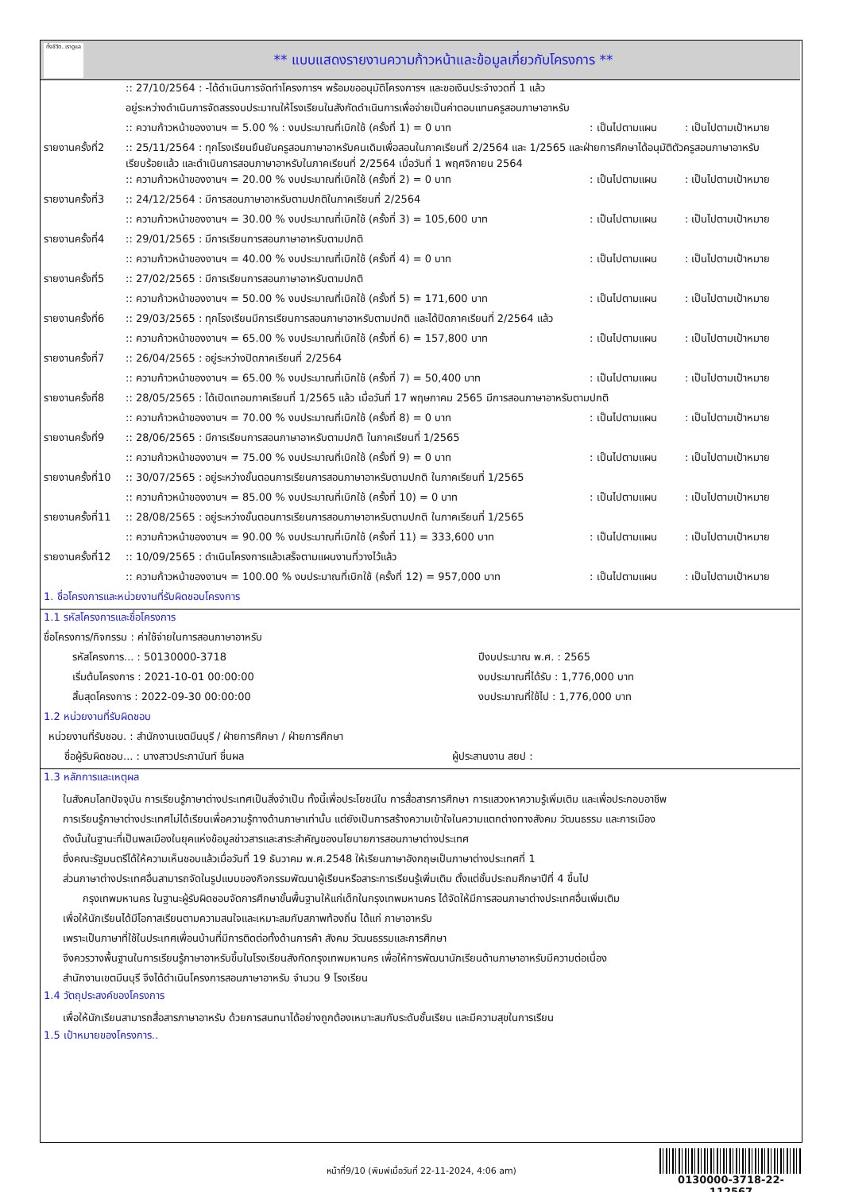ทั้งชีวิต..เราดูแล
** แบบแสดงรายงานความก้าวหน้าและข้อมูลเกี่ยวกับโครงการ **
| | :: 27/10/2564 : -ได้ดำเนินการจัดทำโครงการฯ พร้อมขออนุมัติโครงการฯ และขอเงินประจำงวดที่ 1 แล้ว | | |
| | อยู่ระหว่างดำเนินการจัดสรรงบประมาณให้โรงเรียนในสังกัดดำเนินการเพื่อจ่ายเป็นค่าตอบแทนครูสอนภาษาอาหรับ | | |
| | :: ความก้าวหน้าของงานฯ = 5.00 % : งบประมาณที่เบิกใช้ (ครั้งที่ 1) = 0 บาท | : เป็นไปตามแผน | : เป็นไปตามเป้าหมาย |
| รายงานครั้งที่2 | :: 25/11/2564 : ทุกโรงเรียนยืนยันครูสอนภาษาอาหรับคนเดิมเพื่อสอนในภาคเรียนที่ 2/2564 และ 1/2565 และฝ่ายการศึกษาได้อนุมัติตัวครูสอนภาษาอาหรับเรียบร้อยแล้ว และดำเนินการสอนภาษาอาหรับในภาคเรียนที่ 2/2564 เมื่อวันที่ 1 พฤศจิกายน 2564 | | |
| | :: ความก้าวหน้าของงานฯ = 20.00 % งบประมาณที่เบิกใช้ (ครั้งที่ 2) = 0 บาท | : เป็นไปตามแผน | : เป็นไปตามเป้าหมาย |
| รายงานครั้งที่3 | :: 24/12/2564 : มีการสอนภาษาอาหรับตามปกติในภาคเรียนที่ 2/2564 | | |
| | :: ความก้าวหน้าของงานฯ = 30.00 % งบประมาณที่เบิกใช้ (ครั้งที่ 3) = 105,600 บาท | : เป็นไปตามแผน | : เป็นไปตามเป้าหมาย |
| รายงานครั้งที่4 | :: 29/01/2565 : มีการเรียนการสอนภาษาอาหรับตามปกติ | | |
| | :: ความก้าวหน้าของงานฯ = 40.00 % งบประมาณที่เบิกใช้ (ครั้งที่ 4) = 0 บาท | : เป็นไปตามแผน | : เป็นไปตามเป้าหมาย |
| รายงานครั้งที่5 | :: 27/02/2565 : มีการเรียนการสอนภาษาอาหรับตามปกติ | | |
| | :: ความก้าวหน้าของงานฯ = 50.00 % งบประมาณที่เบิกใช้ (ครั้งที่ 5) = 171,600 บาท | : เป็นไปตามแผน | : เป็นไปตามเป้าหมาย |
| รายงานครั้งที่6 | :: 29/03/2565 : ทุกโรงเรียนมีการเรียนการสอนภาษาอาหรับตามปกติ และได้ปิดภาคเรียนที่ 2/2564 แล้ว | | |
| | :: ความก้าวหน้าของงานฯ = 65.00 % งบประมาณที่เบิกใช้ (ครั้งที่ 6) = 157,800 บาท | : เป็นไปตามแผน | : เป็นไปตามเป้าหมาย |
| รายงานครั้งที่7 | :: 26/04/2565 : อยู่ระหว่างปิดภาคเรียนที่ 2/2564 | | |
| | :: ความก้าวหน้าของงานฯ = 65.00 % งบประมาณที่เบิกใช้ (ครั้งที่ 7) = 50,400 บาท | : เป็นไปตามแผน | : เป็นไปตามเป้าหมาย |
| รายงานครั้งที่8 | :: 28/05/2565 : ได้เปิดเทอมภาคเรียนที่ 1/2565 แล้ว เมื่อวันที่ 17 พฤษภาคม 2565 มีการสอนภาษาอาหรับตามปกติ | | |
| | :: ความก้าวหน้าของงานฯ = 70.00 % งบประมาณที่เบิกใช้ (ครั้งที่ 8) = 0 บาท | : เป็นไปตามแผน | : เป็นไปตามเป้าหมาย |
| รายงานครั้งที่9 | :: 28/06/2565 : มีการเรียนการสอนภาษาอาหรับตามปกติ ในภาคเรียนที่ 1/2565 | | |
| | :: ความก้าวหน้าของงานฯ = 75.00 % งบประมาณที่เบิกใช้ (ครั้งที่ 9) = 0 บาท | : เป็นไปตามแผน | : เป็นไปตามเป้าหมาย |
| รายงานครั้งที่10 | :: 30/07/2565 : อยู่ระหว่างขั้นตอนการเรียนการสอนภาษาอาหรับตามปกติ ในภาคเรียนที่ 1/2565 | | |
| | :: ความก้าวหน้าของงานฯ = 85.00 % งบประมาณที่เบิกใช้ (ครั้งที่ 10) = 0 บาท | : เป็นไปตามแผน | : เป็นไปตามเป้าหมาย |
| รายงานครั้งที่11 | :: 28/08/2565 : อยู่ระหว่างขั้นตอนการเรียนการสอนภาษาอาหรับตามปกติ ในภาคเรียนที่ 1/2565 | | |
| | :: ความก้าวหน้าของงานฯ = 90.00 % งบประมาณที่เบิกใช้ (ครั้งที่ 11) = 333,600 บาท | : เป็นไปตามแผน | : เป็นไปตามเป้าหมาย |
| รายงานครั้งที่12 | :: 10/09/2565 : ดำเนินโครงการแล้วเสร็จตามแผนงานที่วางไว้แล้ว | | |
| | :: ความก้าวหน้าของงานฯ = 100.00 % งบประมาณที่เบิกใช้ (ครั้งที่ 12) = 957,000 บาท | : เป็นไปตามแผน | : เป็นไปตามเป้าหมาย |
1. ชื่อโครงการและหน่วยงานที่รับผิดชอบโครงการ
1.1 รหัสโครงการและชื่อโครงการ
| ชื่อโครงการ/กิจกรรม : ค่าใช้จ่ายในการสอนภาษาอาหรับ | |
| รหัสโครงการ... : 50130000-3718 | ปีงบประมาณ พ.ศ. : 2565 |
| เริ่มต้นโครงการ : 2021-10-01 00:00:00 | งบประมาณที่ได้รับ : 1,776,000 บาท |
| สิ้นสุดโครงการ : 2022-09-30 00:00:00 | งบประมาณที่ใช้ไป : 1,776,000 บาท |
1.2 หน่วยงานที่รับผิดชอบ
| หน่วยงานที่รับชอบ. : สำนักงานเขตมีนบุรี / ฝ่ายการศึกษา / ฝ่ายการศึกษา | |
| ชื่อผู้รับผิดชอบ... : นางสาวประภานันท์ ชื่นผล | ผู้ประสานงาน สยป : |
1.3 หลักการและเหตุผล
ในสังคมโลกปัจจุบัน การเรียนรู้ภาษาต่างประเทศเป็นสิ่งจำเป็น ทั้งนี้เพื่อประโยชน์ใน การสื่อสารการศึกษา การแสวงหาความรู้เพิ่มเติม และเพื่อประกอบอาชีพ
การเรียนรู้ภาษาต่างประเทศไม่ได้เรียนเพื่อความรู้ทางด้านภาษาเท่านั้น แต่ยังเป็นการสร้างความเข้าใจในความแตกต่างทางสังคม วัฒนธรรม และการเมือง
ดังนั้นในฐานะที่เป็นพลเมืองในยุคแห่งข้อมูลข่าวสารและสาระสำคัญของนโยบายการสอนภาษาต่างประเทศ
ซึ่งคณะรัฐมนตรีได้ให้ความเห็นชอบแล้วเมื่อวันที่ 19 ธันวาคม พ.ศ.2548 ให้เรียนภาษาอังกฤษเป็นภาษาต่างประเทศที่ 1
ส่วนภาษาต่างประเทศอื่นสามารถจัดในรูปแบบของกิจกรรมพัฒนาผู้เรียนหรือสาระการเรียนรู้เพิ่มเติม ตั้งแต่ชั้นประถมศึกษาปีที่ 4 ขึ้นไป
กรุงเทพมหานคร ในฐานะผู้รับผิดชอบจัดการศึกษาขั้นพื้นฐานให้แก่เด็กในกรุงเทพมหานคร ได้จัดให้มีการสอนภาษาต่างประเทศอื่นเพิ่มเติม
เพื่อให้นักเรียนได้มีโอกาสเรียนตามความสนใจและเหมาะสมกับสภาพท้องถิ่น ได้แก่ ภาษาอาหรับ
เพราะเป็นภาษาที่ใช้ในประเทศเพื่อนบ้านที่มีการติดต่อทั้งด้านการค้า สังคม วัฒนธรรมและการศึกษา
จึงควรวางพื้นฐานในการเรียนรู้ภาษาอาหรับขึ้นในโรงเรียนสังกัดกรุงเทพมหานคร เพื่อให้การพัฒนานักเรียนด้านภาษาอาหรับมีความต่อเนื่อง
สำนักงานเขตมีนบุรี จึงได้ดำเนินโครงการสอนภาษาอาหรับ จำนวน 9 โรงเรียน
1.4 วัตถุประสงค์ของโครงการ
เพื่อให้นักเรียนสามารถสื่อสารภาษาอาหรับ ด้วยการสนทนาได้อย่างถูกต้องเหมาะสมกับระดับชั้นเรียน และมีความสุขในการเรียน
1.5 เป้าหมายของโครงการ..
หน้าที่9/10 (พิมพ์เมื่อวันที่ 22-11-2024, 4:06 am)
0130000-3718-22-112567